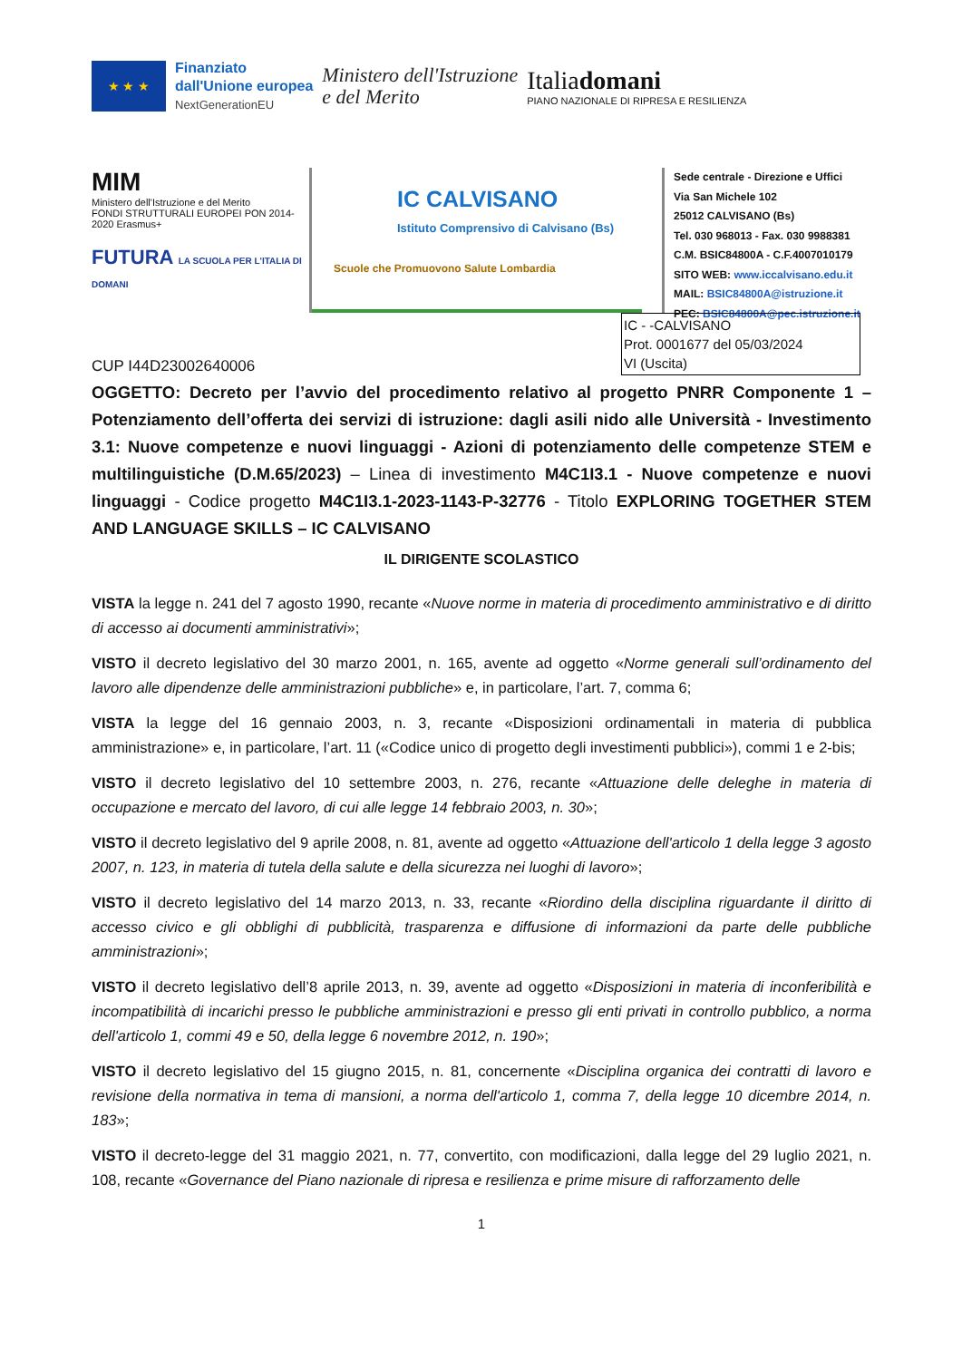★ ★ ★
Finanziato
dall'Unione europea
NextGenerationEU
Ministero dell'Istruzione
e del Merito
Italiadomani
PIANO NAZIONALE DI RIPRESA E RESILIENZA
MIM
Ministero dell'Istruzione e del Merito
FONDI STRUTTURALI EUROPEI PON 2014-2020 Erasmus+
FUTURA LA SCUOLA PER L'ITALIA DI DOMANI
IC CALVISANO
Istituto Comprensivo di Calvisano (Bs)
Scuole che Promuovono Salute Lombardia
Sede centrale - Direzione e Uffici
Via San Michele 102
25012 CALVISANO (Bs)
Tel. 030 968013 - Fax. 030 9988381
C.M. BSIC84800A - C.F.4007010179
SITO WEB: www.iccalvisano.edu.it
MAIL: BSIC84800A@istruzione.it
PEC: BSIC84800A@pec.istruzione.it
CUP I44D23002640006
IC - -CALVISANO
Prot. 0001677 del 05/03/2024
VI (Uscita)
OGGETTO: Decreto per l’avvio del procedimento relativo al progetto PNRR Componente 1 – Potenziamento dell’offerta dei servizi di istruzione: dagli asili nido alle Università - Investimento 3.1: Nuove competenze e nuovi linguaggi - Azioni di potenziamento delle competenze STEM e multilinguistiche (D.M.65/2023) – Linea di investimento M4C1I3.1 - Nuove competenze e nuovi linguaggi - Codice progetto M4C1I3.1-2023-1143-P-32776 - Titolo EXPLORING TOGETHER STEM AND LANGUAGE SKILLS – IC CALVISANO
IL DIRIGENTE SCOLASTICO
VISTA la legge n. 241 del 7 agosto 1990, recante «Nuove norme in materia di procedimento amministrativo e di diritto di accesso ai documenti amministrativi»;
VISTO il decreto legislativo del 30 marzo 2001, n. 165, avente ad oggetto «Norme generali sull’ordinamento del lavoro alle dipendenze delle amministrazioni pubbliche» e, in particolare, l’art. 7, comma 6;
VISTA la legge del 16 gennaio 2003, n. 3, recante «Disposizioni ordinamentali in materia di pubblica amministrazione» e, in particolare, l’art. 11 («Codice unico di progetto degli investimenti pubblici»), commi 1 e 2-bis;
VISTO il decreto legislativo del 10 settembre 2003, n. 276, recante «Attuazione delle deleghe in materia di occupazione e mercato del lavoro, di cui alle legge 14 febbraio 2003, n. 30»;
VISTO il decreto legislativo del 9 aprile 2008, n. 81, avente ad oggetto «Attuazione dell'articolo 1 della legge 3 agosto 2007, n. 123, in materia di tutela della salute e della sicurezza nei luoghi di lavoro»;
VISTO il decreto legislativo del 14 marzo 2013, n. 33, recante «Riordino della disciplina riguardante il diritto di accesso civico e gli obblighi di pubblicità, trasparenza e diffusione di informazioni da parte delle pubbliche amministrazioni»;
VISTO il decreto legislativo dell’8 aprile 2013, n. 39, avente ad oggetto «Disposizioni in materia di inconferibilità e incompatibilità di incarichi presso le pubbliche amministrazioni e presso gli enti privati in controllo pubblico, a norma dell'articolo 1, commi 49 e 50, della legge 6 novembre 2012, n. 190»;
VISTO il decreto legislativo del 15 giugno 2015, n. 81, concernente «Disciplina organica dei contratti di lavoro e revisione della normativa in tema di mansioni, a norma dell'articolo 1, comma 7, della legge 10 dicembre 2014, n. 183»;
VISTO il decreto-legge del 31 maggio 2021, n. 77, convertito, con modificazioni, dalla legge del 29 luglio 2021, n. 108, recante «Governance del Piano nazionale di ripresa e resilienza e prime misure di rafforzamento delle
1